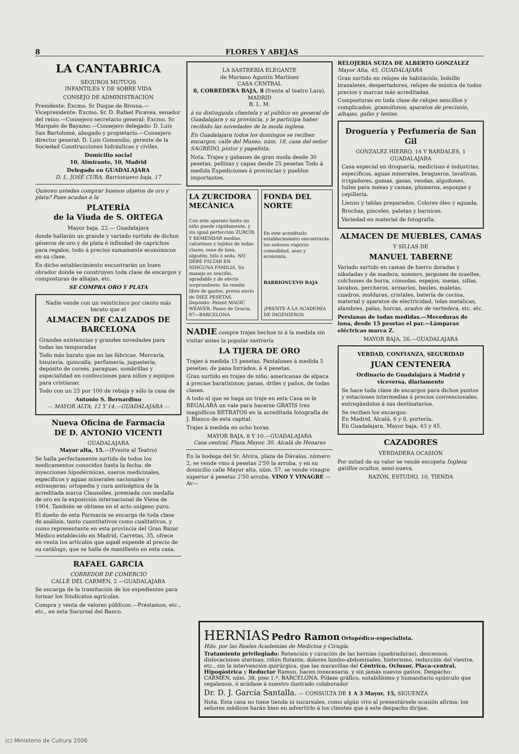8 FLORES Y ABEJAS
LA CANTABRICA
SEGUROS MUTUOS
INFANTILES Y DE SOBRE VIDA
CONSEJO DE ADMINISTRACIÓN
Presidente: Excmo. Sr Duque de Bivona.—Vicepresidente: Excmo. Sr. D. Rafael Picavea, senador del reino.—Consejero secretario general: Excmo. Sr. Marqués de Bayamo.—Consejero delegado: D. Luis San Bartolomé, abogado y propietario.—Consejero director general: D. Luis Gomendio, gerente de la Sociedad Construcciones hidráulicas y civiles.
Domicilio social
10, Almirante, 10, Madrid
Delegado en GUADALAJARA
D. L. JOSÉ CURA, Barrionuevo baja, 17
Quieren ustedes comprar buenos objetos de oro y plata? Pues acudan á la
PLATERÍA
de la Viuda de S. ORTEGA
Mayor baja, 22.— Guadalajara
donde hallarán un grande y variado surtido de dichos géneros de oro y de plata é infinidad de caprichos para regalos, todo á precios sumamente económicos en su clase.
En dicho establecimiento encontrarán un buen obrador donde se construyen toda clase de encargos y composturas de alhajas, etc.
SE COMPRA ORO Y PLATA
Nadie vende con un veinticinco por ciento más barato que el
ALMACEN DE CALZADOS DE BARCELONA
Grandes existencias y grandes novedades para todas las temporadas
Todo más barato que en las fábricas. Mercería, bisutería, quincalla, perfumería, juguetería, depósito de corsés, paraguas, sombrillas y especialidad en confecciones para niños y equipos para cristianar.
Todo con un 25 por 100 de rebaja y sólo la casa de
Antonio S. Bernardino
— MAYOR ALTA, 12 Y 14.—GUADALAJARA —
Nueva Oficina de Farmacia
DE D. ANTONIO VICENTI
GUADALAJARA
Mayor alta, 15.—(Frente al Teatro)
Se halla perfectamente surtida de todos los medicamentos conocidos hasta la fecha; de inyecciones hipodérmicas, sueros medicinales, específicos y aguas minerales nacionales y extranjeras; ortopedia y cura antiséptica de la acreditada marca Clausolles, premiada con medalla de oro en la exposición internacional de Viena de 1904. También se obtiene en el acto oxígeno puro.
El dueño de esta Farmacia se encarga de toda clase de análisis, tanto cuantitativos como cualitativos, y como representante en esta provincia del Gran Bazar Médico establecido en Madrid, Carretas, 35, ofrece en venta los artículos que aquél expende al precio de su catálogo, que se halla de manifiesto en esta casa.
RAFAEL GARCIA
CORREDOR DE COMERCIO
CALLE DEL CARMEN, 2 —GUADALAJARA
Se encarga de la tramitación de los expedientes para formar los Sindicatos agrícolas.
Compra y venta de valores públicos.—Préstamos, etc., etc., en esta Sucursal del Banco.
LA SASTRERIA ELEGANTE
de Mariano Agustín Martínez
CASA CENTRAL
8, CORREDERA BAJA, 8 (frente al teatro Lara), MADRID
B. L. M.
á su distinguida clientela y al público en general de Guadalajara y su provincia, y le participa haber recibido las novedades de la moda inglesa.
En Guadalajara todos los domingos se reciben encargos, calle del Museo, núm. 18, casa del señor SAGREDO, pintor y papelista.
Nota. Trajes y gabanes de gran moda desde 30 pesetas, pellizas y capas desde 25 pesetas Todo á medida Expediciones á provincias y pueblos importantes.
LA ZURCIDORA MECÁNICA
Con este aparato hasta un niño puede rápidamente, y sin igual perfección ZURCIR Y REMENDAR medias, calcetines y tejidos de todas clases, sean de lana, algodón, hilo ó seda. NO DEBE FALTAR EN NINGUNA FAMILIA. Su manejo es sencillo, agradable y de efecto sorprendente. Se remite libre de gastos, previo envío de DIEZ PESETAS. Depósito: Patent MAGIC WEAVER. Paseo de Gracia, 97—BARCELONA
FONDA DEL NORTE
En este acreditado establecimiento encontrarán los señores viajeros comodidad, aseo y economía.
BARRIONUEVO BAJA
¡FRENTE Á LA ACADEMIA DE INGENIEROS
NADIE compre trajes hechos ni á la medida sin visitar antes la popular sastrería
LA TIJERA DE ORO
Trajes á medida 15 pesetas. Pantalones á medida 5 pesetas; de pana forrados, á 4 pesetas.
Gran surtido en trajes de niño; americanas de alpaca á precios baratísimos; panas, driles y paños, de todas clases.
A todo el que se haga un traje en esta Casa se le REGALARÁ un vale para hacerse GRATIS tres magníficos RETRATOS en la acreditada fotografía de J. Blanco de esta capital.
Trajes á medida en ocho horas.
MAYOR BAJA, 8 Y 10.—GUADALAJARA
Casa central, Plaza Mayor, 30. Alcalá de Henares
En la bodega del Sr. Alvira, plaza de Dávalos, número 2, se vende vino á pesetas 2'50 la arroba, y en su domicilio calle Mayor alta, núm. 57, se vende vinagre superior á pesetas 2'50 arroba. VINO Y VINAGRE —Av—
RELOJERIA SUIZA DE ALBERTO GONZÁLEZ
Mayor Alta, 45, GUADALAJARA
Gran surtido en relojes de habitación, bolsillo brazaletes, despertadores, relojes de música de todos precios y marcas más acreditadas.
Composturas en toda clase de relojes sencillos y complicados, gramófonos, aparatos de precisión, alhajas, gafas y lentes.
Droguería y Perfumería de San Gil
GONZALEZ HIERRO, 14 Y BARDALES, 1
GUADALAJARA
Casa especial en droguería, medicinas é industrias, específicos, aguas minerales, bragueros, lavativas, irrigadores, gomas, gasas, vendas, algodones, hules para mesas y camas, plumeros, esponjas y cepillería.
Lienzo y tablas preparados. Colores óleo y aguada.
Brochas, pinceles, paletas y barnices.
Variedad en material de fotografía.
ALMACEN DE MUEBLES, CAMAS
Y SILLAS DE
MANUEL TABERNE
Variado surtido en camas de hierro doradas y nikeladas y de madera, somiers, jergones de muelles, colchones de borra, cómodas, espejos, mesas, sillas, lavabos, percheros, armarios, baules, maletas, cuadros, molduras, cristales, batería de cocina, material y aparatos de electricidad, telas metálicas, alambres, palas, horcas, arados de vertedera, etc. etc.
Persianas de todas medidas.—Mecedoras de lona, desde 15 pesetas el par.—Lámparas eléctricas marca Z.
MAYOR BAJA, 26.—GUADALAJARA
VERDAD, CONFIANZA, SEGURIDAD
JUAN CENTENERA
Ordinario de Guadalajara á Madrid y viceversa, diariamente
Se hace toda clase de encargos para dichos puntos y estaciones intermedias á precios convencionales, entregándolos á sus destinatarios.
Se reciben los encargos:
En Madrid, Alcalá, 6 y 8, portería.
En Guadalajara, Mayor baja, 43 y 45.
CAZADORES
VERDADERA OCASIÓN
Por mitad de su valor se vende escopeta Inglesa gatillos ocultos, semi-nueva.
RAZÓN, ESTUDIO, 10, TIENDA
HERNIAS Pedro Ramon Ortopédico-especialista.
Hdo. por las Reales Academias de Medicina y Cirugía.
Tratamiento privilegiado: Retención y curación de las hernias (quebraduras), descensos, dislocaciones uterinas, riñón flotante, dolores lumbo-abdominales, histerismo, reducción del vientre, etc., sin la intervención quirúrgica, que las maravillas del Céntrico, Oclusor, Placa-central, Hipogástrica y Reductor Ramon, hacen innecesaria, y sin jamás nuevos gastos. Despacho: CARMEN, núm. 38, piso 1.º, BARCELONA. Pídase gráfico, notabilísimo y humanitario opúsculo que regalamos, ó acúdase á nuestro ilustrado colaborador
Dr. D. J. García Santalla. — CONSULTA DE 1 A 3 Mayor, 15, SIGUENZA
Nota. Esta casa no tiene tienda ni sucursales, como algún vivo al presentársele ocasión afirma; los señores médicos harán bien en advertirlo á los clientes que á este despacho dirijan.
(c) Ministerio de Cultura 2006